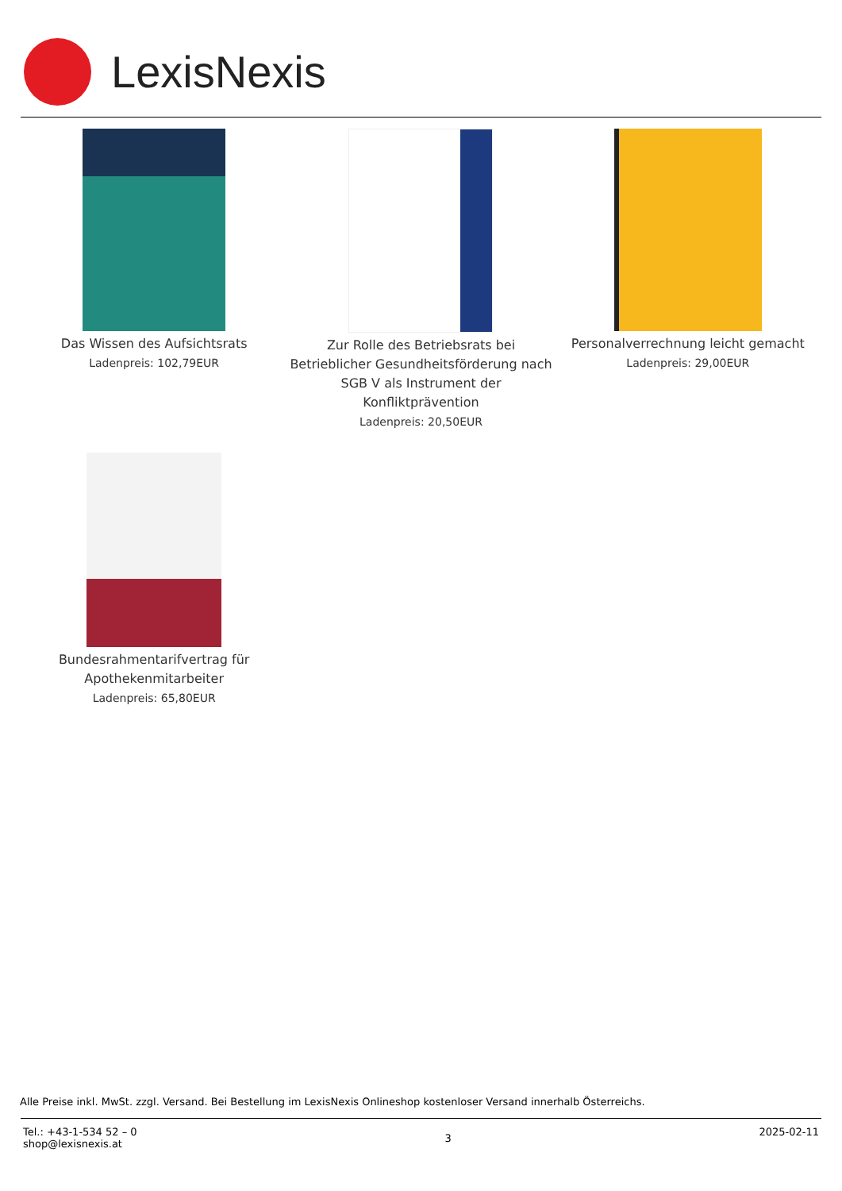LexisNexis
Das Wissen des Aufsichtsrats
Ladenpreis: 102,79EUR
Zur Rolle des Betriebsrats bei Betrieblicher Gesundheitsförderung nach SGB V als Instrument der Konfliktprävention
Ladenpreis: 20,50EUR
Personalverrechnung leicht gemacht
Ladenpreis: 29,00EUR
Bundesrahmentarifvertrag für Apothekenmitarbeiter
Ladenpreis: 65,80EUR
Alle Preise inkl. MwSt. zzgl. Versand. Bei Bestellung im LexisNexis Onlineshop kostenloser Versand innerhalb Österreichs.
Tel.: +43-1-534 52 – 0
shop@lexisnexis.at
3
2025-02-11